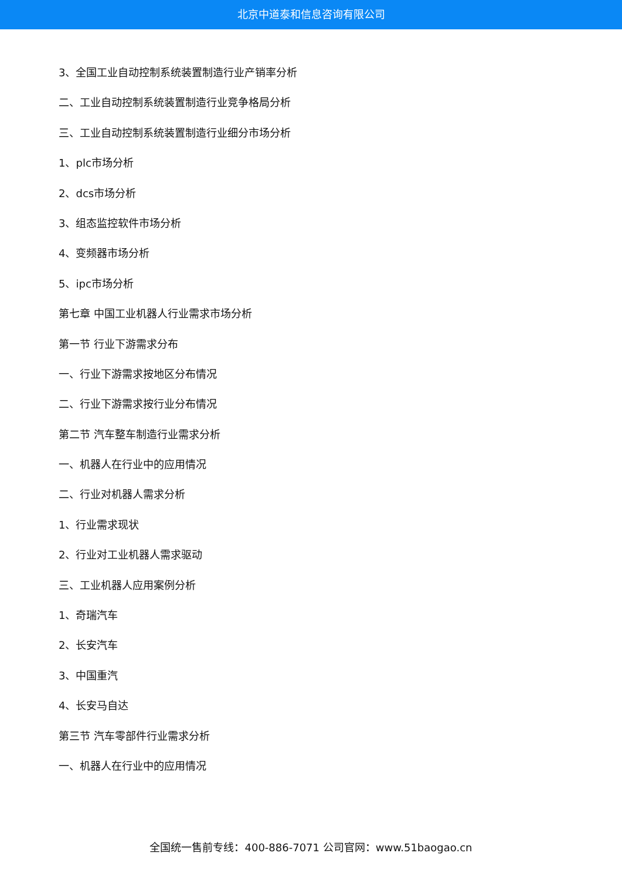北京中道泰和信息咨询有限公司
3、全国工业自动控制系统装置制造行业产销率分析
二、工业自动控制系统装置制造行业竞争格局分析
三、工业自动控制系统装置制造行业细分市场分析
1、plc市场分析
2、dcs市场分析
3、组态监控软件市场分析
4、变频器市场分析
5、ipc市场分析
第七章 中国工业机器人行业需求市场分析
第一节 行业下游需求分布
一、行业下游需求按地区分布情况
二、行业下游需求按行业分布情况
第二节 汽车整车制造行业需求分析
一、机器人在行业中的应用情况
二、行业对机器人需求分析
1、行业需求现状
2、行业对工业机器人需求驱动
三、工业机器人应用案例分析
1、奇瑞汽车
2、长安汽车
3、中国重汽
4、长安马自达
第三节 汽车零部件行业需求分析
一、机器人在行业中的应用情况
全国统一售前专线：400-886-7071 公司官网：www.51baogao.cn